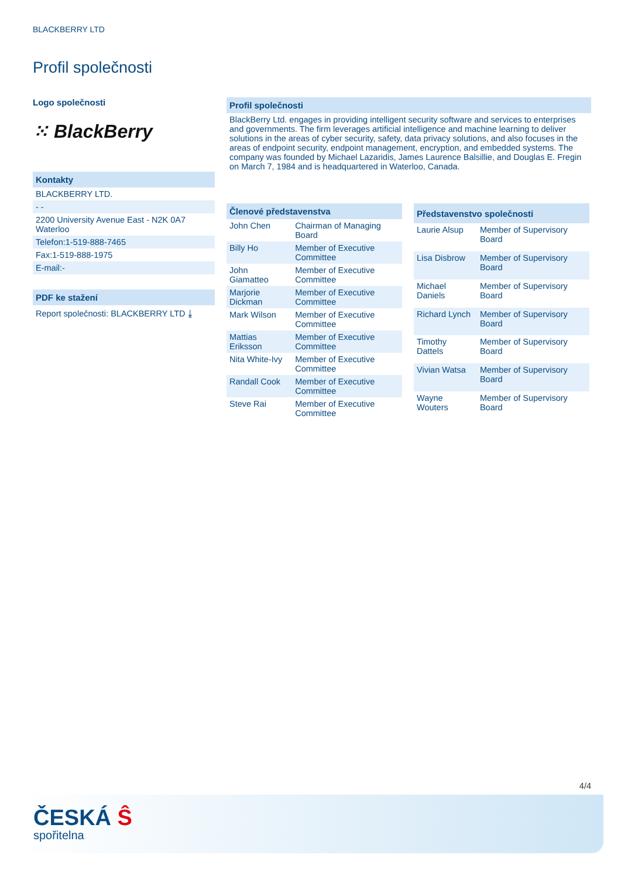BLACKBERRY LTD
Profil společnosti
Logo společnosti
⁙ BlackBerry
Kontakty
BLACKBERRY LTD.
- -
2200 University Avenue East - N2K 0A7 Waterloo
Telefon:1-519-888-7465
Fax:1-519-888-1975
E-mail:-
PDF ke stažení
Report společnosti: BLACKBERRY LTD ⤓
Profil společnosti
BlackBerry Ltd. engages in providing intelligent security software and services to enterprises and governments. The firm leverages artificial intelligence and machine learning to deliver solutions in the areas of cyber security, safety, data privacy solutions, and also focuses in the areas of endpoint security, endpoint management, encryption, and embedded systems. The company was founded by Michael Lazaridis, James Laurence Balsillie, and Douglas E. Fregin on March 7, 1984 and is headquartered in Waterloo, Canada.
| Členové představenstva | |
| --- | --- |
| John Chen | Chairman of Managing Board |
| Billy Ho | Member of Executive Committee |
| John Giamatteo | Member of Executive Committee |
| Marjorie Dickman | Member of Executive Committee |
| Mark Wilson | Member of Executive Committee |
| Mattias Eriksson | Member of Executive Committee |
| Nita White-Ivy | Member of Executive Committee |
| Randall Cook | Member of Executive Committee |
| Steve Rai | Member of Executive Committee |
| Představenstvo společnosti | |
| --- | --- |
| Laurie Alsup | Member of Supervisory Board |
| Lisa Disbrow | Member of Supervisory Board |
| Michael Daniels | Member of Supervisory Board |
| Richard Lynch | Member of Supervisory Board |
| Timothy Dattels | Member of Supervisory Board |
| Vivian Watsa | Member of Supervisory Board |
| Wayne Wouters | Member of Supervisory Board |
4/4
ČESKÁ Ŝ
spořitelna